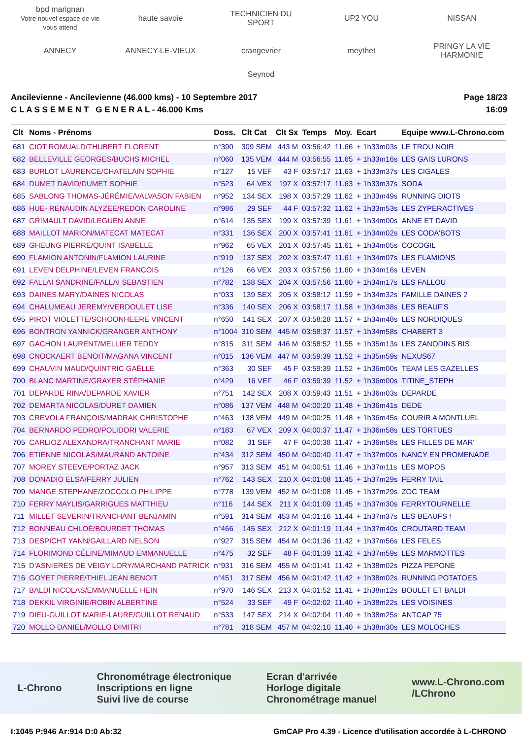bpd marignan
Votre nouvel espace de vie vous attend haute savoie TECHNICIEN DU SPORT UP2 YOU NISSAN ANNECY ANNECY-LE-VIEUX crangevrier meythet PRINGY LA VIE HARMONIE Seynod
Ancilevienne - Ancilevienne (46.000 kms) - 10 Septembre 2017
C L A S S E M E N T G E N E R A L - 46.000 Kms
Page 18/23
16:09
| Clt | Noms - Prénoms | Doss. | Clt Cat | Clt Sx | Temps | Moy. | Ecart | Equipe www.L-Chrono.com |
| --- | --- | --- | --- | --- | --- | --- | --- | --- |
| 681 | CIOT ROMUALD/THUBERT FLORENT | n°390 | 309 SEM | 443 M | 03:56:42 | 11.66 | + 1h33m03s | LE TROU NOIR |
| 682 | BELLEVILLE GEORGES/BUCHS MICHEL | n°060 | 135 VEM | 444 M | 03:56:55 | 11.65 | + 1h33m16s | LES GAIS LURONS |
| 683 | BURLOT LAURENCE/CHATELAIN SOPHIE | n°127 | 15 VEF | 43 F | 03:57:17 | 11.63 | + 1h33m37s | LES CIGALES |
| 684 | DUMET DAVID/DUMET SOPHIE | n°523 | 64 VEX | 197 X | 03:57:17 | 11.63 | + 1h33m37s | SODA |
| 685 | SABLONG THOMAS-JÉRÉMIE/VALVASON FABIEN | n°952 | 134 SEX | 198 X | 03:57:29 | 11.62 | + 1h33m49s | RUNNING DIOTS |
| 686 | HUE- RENAUDIN ALYZEE/REDON CAROLINE | n°986 | 29 SEF | 44 F | 03:57:32 | 11.62 | + 1h33m53s | LES ZYPERACTIVES |
| 687 | GRIMAULT DAVID/LEGUEN ANNE | n°614 | 135 SEX | 199 X | 03:57:39 | 11.61 | + 1h34m00s | ANNE ET DAVID |
| 688 | MAILLOT MARION/MATECAT MATECAT | n°331 | 136 SEX | 200 X | 03:57:41 | 11.61 | + 1h34m02s | LES CODA'BOTS |
| 689 | GHEUNG PIERRE/QUINT ISABELLE | n°962 | 65 VEX | 201 X | 03:57:45 | 11.61 | + 1h34m05s | COCOGIL |
| 690 | FLAMION ANTONIN/FLAMION LAURINE | n°919 | 137 SEX | 202 X | 03:57:47 | 11.61 | + 1h34m07s | LES FLAMIONS |
| 691 | LEVEN DELPHINE/LEVEN FRANCOIS | n°126 | 66 VEX | 203 X | 03:57:56 | 11.60 | + 1h34m16s | LEVEN |
| 692 | FALLAI SANDRINE/FALLAI SEBASTIEN | n°782 | 138 SEX | 204 X | 03:57:56 | 11.60 | + 1h34m17s | LES FALLOU |
| 693 | DAINES MARY/DAINES NICOLAS | n°033 | 139 SEX | 205 X | 03:58:12 | 11.59 | + 1h34m32s | FAMILLE DAINES 2 |
| 694 | CHALUMEAU JEREMY/VERDOULET LISE | n°336 | 140 SEX | 206 X | 03:58:17 | 11.58 | + 1h34m38s | LES BEAUF'S |
| 695 | PIROT VIOLETTE/SCHOONHEERE VINCENT | n°650 | 141 SEX | 207 X | 03:58:28 | 11.57 | + 1h34m48s | LES NORDIQUES |
| 696 | BONTRON YANNICK/GRANGER ANTHONY | n°1004 | 310 SEM | 445 M | 03:58:37 | 11.57 | + 1h34m58s | CHABERT 3 |
| 697 | GACHON LAURENT/MELLIER TEDDY | n°815 | 311 SEM | 446 M | 03:58:52 | 11.55 | + 1h35m13s | LES ZANODINS BIS |
| 698 | CNOCKAERT BENOIT/MAGANA VINCENT | n°015 | 136 VEM | 447 M | 03:59:39 | 11.52 | + 1h35m59s | NEXUS67 |
| 699 | CHAUVIN MAUD/QUINTRIC GAËLLE | n°363 | 30 SEF | 45 F | 03:59:39 | 11.52 | + 1h36m00s | TEAM LES GAZELLES |
| 700 | BLANC MARTINE/GRAYER STÉPHANIE | n°429 | 16 VEF | 46 F | 03:59:39 | 11.52 | + 1h36m00s | TITINE_STEPH |
| 701 | DEPARDE RINA/DEPARDE XAVIER | n°751 | 142 SEX | 208 X | 03:59:43 | 11.51 | + 1h36m03s | DEPARDE |
| 702 | DEMARTA NICOLAS/DURET DAMIEN | n°086 | 137 VEM | 448 M | 04:00:20 | 11.48 | + 1h36m41s | DEDE |
| 703 | CREVOLA FRANÇOIS/MADRAK CHRISTOPHE | n°463 | 138 VEM | 449 M | 04:00:25 | 11.48 | + 1h36m45s | COURIR A MONTLUEL |
| 704 | BERNARDO PEDRO/POLIDORI VALERIE | n°183 | 67 VEX | 209 X | 04:00:37 | 11.47 | + 1h36m58s | LES TORTUES |
| 705 | CARLIOZ ALEXANDRA/TRANCHANT MARIE | n°082 | 31 SEF | 47 F | 04:00:38 | 11.47 | + 1h36m58s | LES FILLES DE MAR' |
| 706 | ETIENNE NICOLAS/MAURAND ANTOINE | n°434 | 312 SEM | 450 M | 04:00:40 | 11.47 | + 1h37m00s | NANCY EN PROMENADE |
| 707 | MOREY STEEVE/PORTAZ JACK | n°957 | 313 SEM | 451 M | 04:00:51 | 11.46 | + 1h37m11s | LES MOPOS |
| 708 | DONADIO ELSA/FERRY JULIEN | n°762 | 143 SEX | 210 X | 04:01:08 | 11.45 | + 1h37m29s | FERRY TAIL |
| 709 | MANGE STEPHANE/ZOCCOLO PHILIPPE | n°778 | 139 VEM | 452 M | 04:01:08 | 11.45 | + 1h37m29s | ZOC TEAM |
| 710 | FERRY MAYLIS/GARRIGUES MATTHIEU | n°116 | 144 SEX | 211 X | 04:01:09 | 11.45 | + 1h37m30s | FERRYTOURNELLE |
| 711 | MILLET SEVERIN/TRANCHANT BENJAMIN | n°591 | 314 SEM | 453 M | 04:01:16 | 11.44 | + 1h37m37s | LES BEAUFS ! |
| 712 | BONNEAU CHLOÉ/BOURDET THOMAS | n°466 | 145 SEX | 212 X | 04:01:19 | 11.44 | + 1h37m40s | CROUTARD TEAM |
| 713 | DESPICHT YANN/GAILLARD NELSON | n°927 | 315 SEM | 454 M | 04:01:36 | 11.42 | + 1h37m56s | LES FELES |
| 714 | FLORIMOND CÉLINE/MIMAUD EMMANUELLE | n°475 | 32 SEF | 48 F | 04:01:39 | 11.42 | + 1h37m59s | LES MARMOTTES |
| 715 | D'ASNIERES DE VEIGY LORY/MARCHAND PATRICK | n°931 | 316 SEM | 455 M | 04:01:41 | 11.42 | + 1h38m02s | PIZZA PEPONE |
| 716 | GOYET PIERRE/THIEL JEAN BENOIT | n°451 | 317 SEM | 456 M | 04:01:42 | 11.42 | + 1h38m02s | RUNNING POTATOES |
| 717 | BALDI NICOLAS/EMMANUELLE HEIN | n°970 | 146 SEX | 213 X | 04:01:52 | 11.41 | + 1h38m12s | BOULET ET BALDI |
| 718 | DEKKIL VIRGINIE/ROBIN ALBERTINE | n°524 | 33 SEF | 49 F | 04:02:02 | 11.40 | + 1h38m22s | LES VOISINES |
| 719 | DIEU-GUILLOT MARIE-LAURE/GUILLOT RENAUD | n°533 | 147 SEX | 214 X | 04:02:04 | 11.40 | + 1h38m25s | ANTCAP 75 |
| 720 | MOLLO DANIEL/MOLLO DIMITRI | n°781 | 318 SEM | 457 M | 04:02:10 | 11.40 | + 1h38m30s | LES MOLOCHES |
L-Chrono Chronométrage électronique
Inscriptions en ligne
Suivi live de course Ecran d'arrivée
Horloge digitale
Chronométrage manuel www.L-Chrono.com
/LChrono
I:1045 P:946 Ar:914 D:0 Ab:32 GmCAP Pro 4.39 - Licence d'utilisation accordée à L-CHRONO